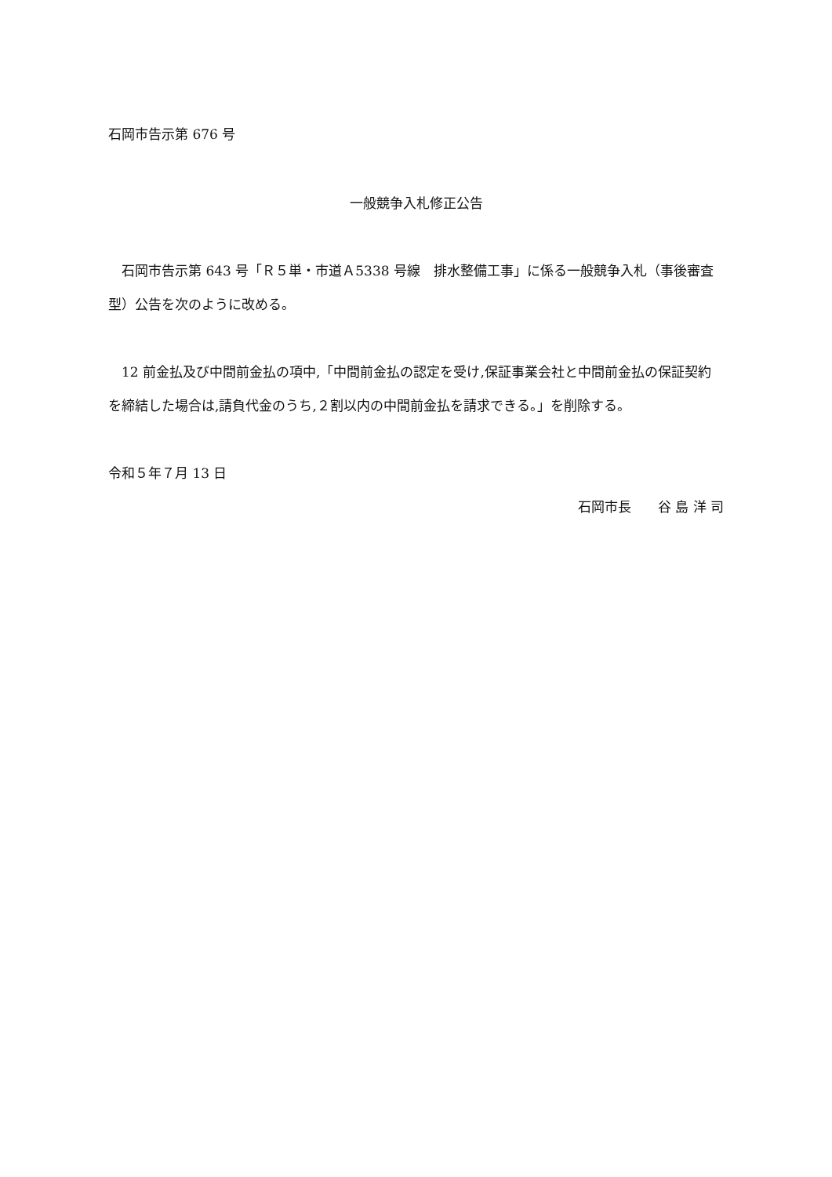石岡市告示第 676 号
一般競争入札修正公告
　石岡市告示第 643 号「Ｒ５単・市道Ａ5338 号線　排水整備工事」に係る一般競争入札（事後審査型）公告を次のように改める。
　12 前金払及び中間前金払の項中,「中間前金払の認定を受け,保証事業会社と中間前金払の保証契約を締結した場合は,請負代金のうち,２割以内の中間前金払を請求できる。」を削除する。
令和５年７月 13 日
石岡市長　　谷 島 洋 司